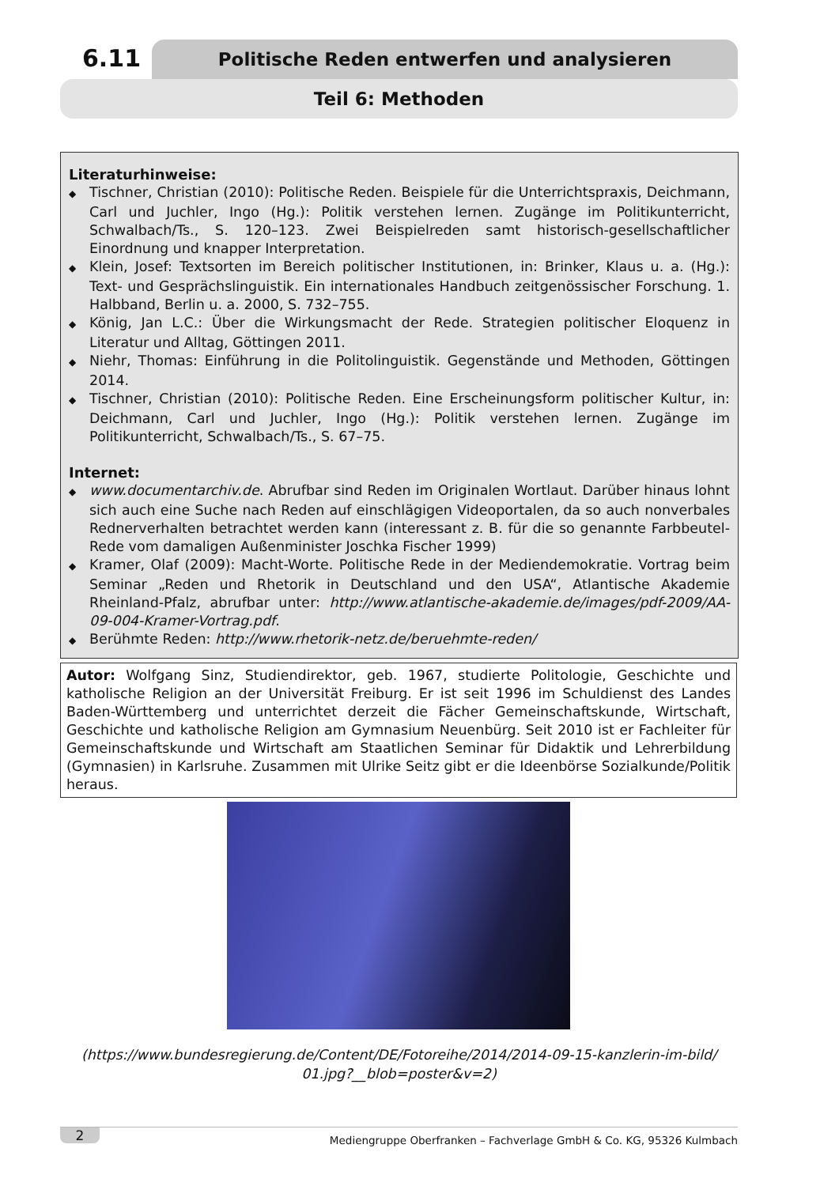6.11
Politische Reden entwerfen und analysieren
Teil 6: Methoden
Literaturhinweise:
Tischner, Christian (2010): Politische Reden. Beispiele für die Unterrichtspraxis, Deichmann, Carl und Juchler, Ingo (Hg.): Politik verstehen lernen. Zugänge im Politikunterricht, Schwalbach/Ts., S. 120–123. Zwei Beispielreden samt historisch-gesellschaftlicher Einordnung und knapper Interpretation.
Klein, Josef: Textsorten im Bereich politischer Institutionen, in: Brinker, Klaus u. a. (Hg.): Text- und Gesprächslinguistik. Ein internationales Handbuch zeitgenössischer Forschung. 1. Halbband, Berlin u. a. 2000, S. 732–755.
König, Jan L.C.: Über die Wirkungsmacht der Rede. Strategien politischer Eloquenz in Literatur und Alltag, Göttingen 2011.
Niehr, Thomas: Einführung in die Politolinguistik. Gegenstände und Methoden, Göttingen 2014.
Tischner, Christian (2010): Politische Reden. Eine Erscheinungsform politischer Kultur, in: Deichmann, Carl und Juchler, Ingo (Hg.): Politik verstehen lernen. Zugänge im Politikunterricht, Schwalbach/Ts., S. 67–75.
Internet:
www.documentarchiv.de. Abrufbar sind Reden im Originalen Wortlaut. Darüber hinaus lohnt sich auch eine Suche nach Reden auf einschlägigen Videoportalen, da so auch nonverbales Rednerverhalten betrachtet werden kann (interessant z. B. für die so genannte Farbbeutel-Rede vom damaligen Außenminister Joschka Fischer 1999)
Kramer, Olaf (2009): Macht-Worte. Politische Rede in der Mediendemokratie. Vortrag beim Seminar „Reden und Rhetorik in Deutschland und den USA“, Atlantische Akademie Rheinland-Pfalz, abrufbar unter: http://www.atlantische-akademie.de/images/pdf-2009/AA-09-004-Kramer-Vortrag.pdf.
Berühmte Reden: http://www.rhetorik-netz.de/beruehmte-reden/
Autor: Wolfgang Sinz, Studiendirektor, geb. 1967, studierte Politologie, Geschichte und katholische Religion an der Universität Freiburg. Er ist seit 1996 im Schuldienst des Landes Baden-Württemberg und unterrichtet derzeit die Fächer Gemeinschaftskunde, Wirtschaft, Geschichte und katholische Religion am Gymnasium Neuenbürg. Seit 2010 ist er Fachleiter für Gemeinschaftskunde und Wirtschaft am Staatlichen Seminar für Didaktik und Lehrerbildung (Gymnasien) in Karlsruhe. Zusammen mit Ulrike Seitz gibt er die Ideenbörse Sozialkunde/Politik heraus.
(https://www.bundesregierung.de/Content/DE/Fotoreihe/2014/2014-09-15-kanzlerin-im-bild/
01.jpg?__blob=poster&v=2)
2 Mediengruppe Oberfranken – Fachverlage GmbH & Co. KG, 95326 Kulmbach